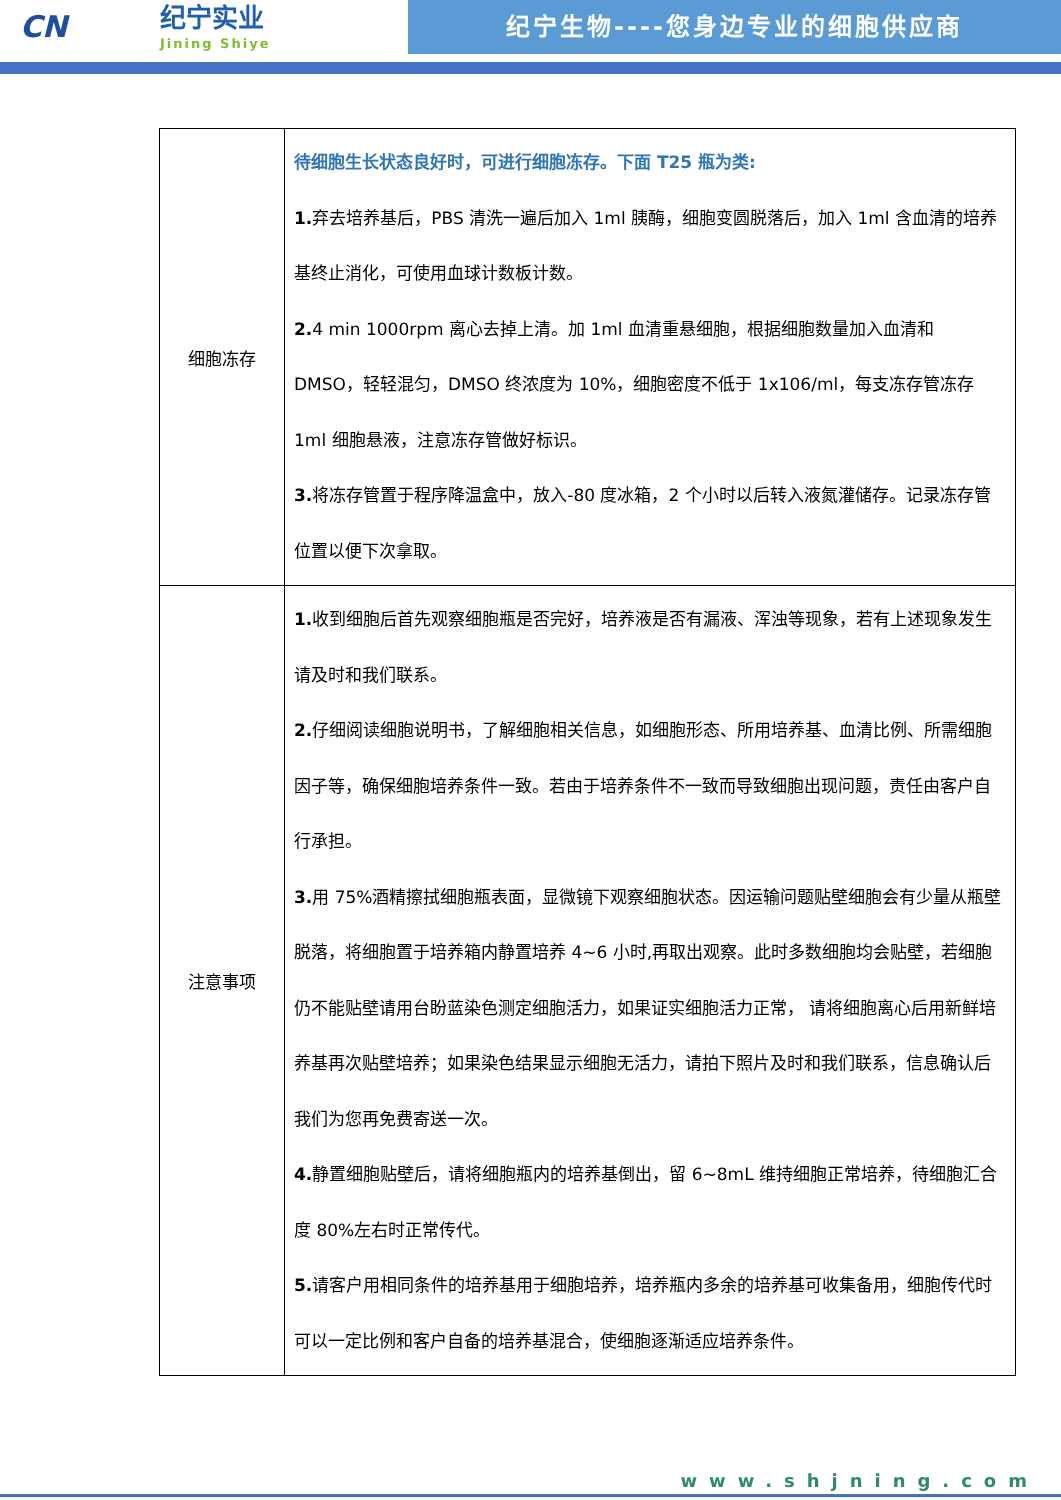CN
纪宁实业
Jining Shiye
纪宁生物----您身边专业的细胞供应商
| 细胞冻存 | 待细胞生长状态良好时，可进行细胞冻存。下面 T25 瓶为类: 1. 弃去培养基后，PBS 清洗一遍后加入 1ml 胰酶，细胞变圆脱落后，加入 1ml 含血清的培养基终止消化，可使用血球计数板计数。 2. 4 min 1000rpm 离心去掉上清。加 1ml 血清重悬细胞，根据细胞数量加入血清和 DMSO，轻轻混匀，DMSO 终浓度为 10%，细胞密度不低于 1x106/ml，每支冻存管冻存 1ml 细胞悬液，注意冻存管做好标识。 3. 将冻存管置于程序降温盒中，放入-80 度冰箱，2 个小时以后转入液氮灌储存。记录冻存管位置以便下次拿取。 |
| 注意事项 | 1. 收到细胞后首先观察细胞瓶是否完好，培养液是否有漏液、浑浊等现象，若有上述现象发生请及时和我们联系。 2. 仔细阅读细胞说明书，了解细胞相关信息，如细胞形态、所用培养基、血清比例、所需细胞因子等，确保细胞培养条件一致。若由于培养条件不一致而导致细胞出现问题，责任由客户自行承担。 3. 用 75%酒精擦拭细胞瓶表面，显微镜下观察细胞状态。因运输问题贴壁细胞会有少量从瓶壁脱落，将细胞置于培养箱内静置培养 4~6 小时,再取出观察。此时多数细胞均会贴壁，若细胞仍不能贴壁请用台盼蓝染色测定细胞活力，如果证实细胞活力正常， 请将细胞离心后用新鲜培养基再次贴壁培养；如果染色结果显示细胞无活力，请拍下照片及时和我们联系，信息确认后我们为您再免费寄送一次。 4. 静置细胞贴壁后，请将细胞瓶内的培养基倒出，留 6~8mL 维持细胞正常培养，待细胞汇合度 80%左右时正常传代。 5. 请客户用相同条件的培养基用于细胞培养，培养瓶内多余的培养基可收集备用，细胞传代时可以一定比例和客户自备的培养基混合，使细胞逐渐适应培养条件。 |
www.shjning.com